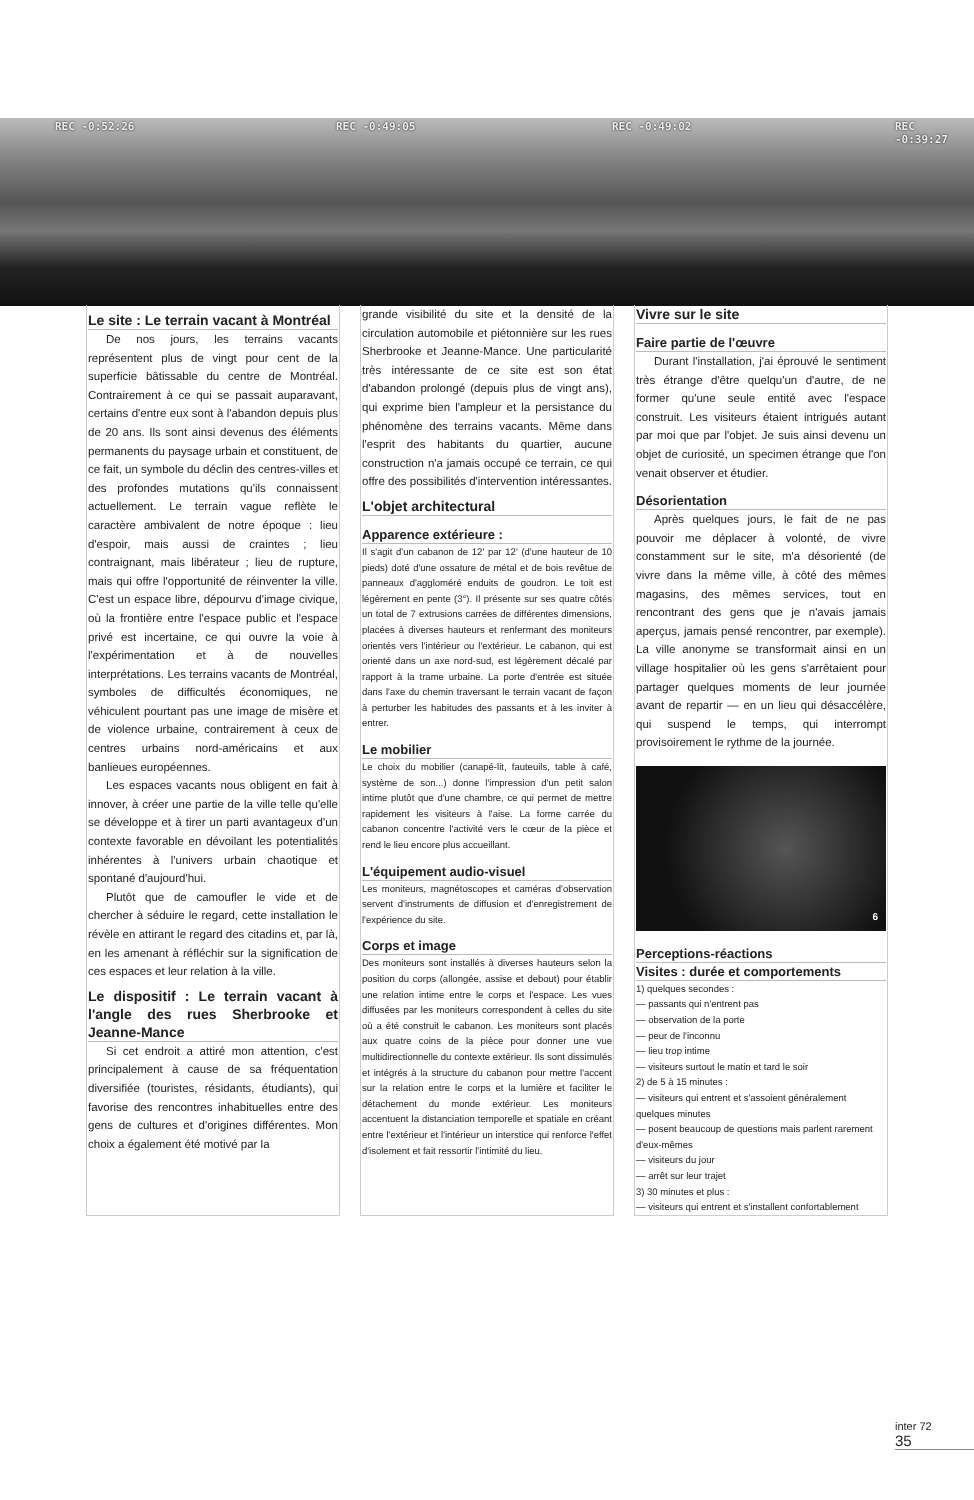REC -0:52:26 REC -0:49:05 REC -0:49:02 REC -0:39:27
Le site : Le terrain vacant à Montréal
De nos jours, les terrains vacants représentent plus de vingt pour cent de la superficie bâtissable du centre de Montréal. Contrairement à ce qui se passait auparavant, certains d'entre eux sont à l'abandon depuis plus de 20 ans. Ils sont ainsi devenus des éléments permanents du paysage urbain et constituent, de ce fait, un symbole du déclin des centres-villes et des profondes mutations qu'ils connaissent actuellement. Le terrain vague reflète le caractère ambivalent de notre époque : lieu d'espoir, mais aussi de craintes ; lieu contraignant, mais libérateur ; lieu de rupture, mais qui offre l'opportunité de réinventer la ville. C'est un espace libre, dépourvu d'image civique, où la frontière entre l'espace public et l'espace privé est incertaine, ce qui ouvre la voie à l'expérimentation et à de nouvelles interprétations. Les terrains vacants de Montréal, symboles de difficultés économiques, ne véhiculent pourtant pas une image de misère et de violence urbaine, contrairement à ceux de centres urbains nord-américains et aux banlieues européennes.
Les espaces vacants nous obligent en fait à innover, à créer une partie de la ville telle qu'elle se développe et à tirer un parti avantageux d'un contexte favorable en dévoilant les potentialités inhérentes à l'univers urbain chaotique et spontané d'aujourd'hui.
Plutôt que de camoufler le vide et de chercher à séduire le regard, cette installation le révèle en attirant le regard des citadins et, par là, en les amenant à réfléchir sur la signification de ces espaces et leur relation à la ville.
Le dispositif : Le terrain vacant à l'angle des rues Sherbrooke et Jeanne-Mance
Si cet endroit a attiré mon attention, c'est principalement à cause de sa fréquentation diversifiée (touristes, résidants, étudiants), qui favorise des rencontres inhabituelles entre des gens de cultures et d'origines différentes. Mon choix a également été motivé par la
grande visibilité du site et la densité de la circulation automobile et piétonnière sur les rues Sherbrooke et Jeanne-Mance. Une particularité très intéressante de ce site est son état d'abandon prolongé (depuis plus de vingt ans), qui exprime bien l'ampleur et la persistance du phénomène des terrains vacants. Même dans l'esprit des habitants du quartier, aucune construction n'a jamais occupé ce terrain, ce qui offre des possibilités d'intervention intéressantes.
L'objet architectural
Apparence extérieure :
Il s'agit d'un cabanon de 12' par 12' (d'une hauteur de 10 pieds) doté d'une ossature de métal et de bois revêtue de panneaux d'aggloméré enduits de goudron. Le toit est légèrement en pente (3°). Il présente sur ses quatre côtés un total de 7 extrusions carrées de différentes dimensions, placées à diverses hauteurs et renfermant des moniteurs orientés vers l'intérieur ou l'extérieur. Le cabanon, qui est orienté dans un axe nord-sud, est légèrement décalé par rapport à la trame urbaine. La porte d'entrée est située dans l'axe du chemin traversant le terrain vacant de façon à perturber les habitudes des passants et à les inviter à entrer.
Le mobilier
Le choix du mobilier (canapé-lit, fauteuils, table à café, système de son...) donne l'impression d'un petit salon intime plutôt que d'une chambre, ce qui permet de mettre rapidement les visiteurs à l'aise. La forme carrée du cabanon concentre l'activité vers le cœur de la pièce et rend le lieu encore plus accueillant.
L'équipement audio-visuel
Les moniteurs, magnétoscopes et caméras d'observation servent d'instruments de diffusion et d'enregistrement de l'expérience du site.
Corps et image
Des moniteurs sont installés à diverses hauteurs selon la position du corps (allongée, assise et debout) pour établir une relation intime entre le corps et l'espace. Les vues diffusées par les moniteurs correspondent à celles du site où a été construit le cabanon. Les moniteurs sont placés aux quatre coins de la pièce pour donner une vue multidirectionnelle du contexte extérieur. Ils sont dissimulés et intégrés à la structure du cabanon pour mettre l'accent sur la relation entre le corps et la lumière et faciliter le détachement du monde extérieur. Les moniteurs accentuent la distanciation temporelle et spatiale en créant entre l'extérieur et l'intérieur un interstice qui renforce l'effet d'isolement et fait ressortir l'intimité du lieu.
Vivre sur le site
Faire partie de l'œuvre
Durant l'installation, j'ai éprouvé le sentiment très étrange d'être quelqu'un d'autre, de ne former qu'une seule entité avec l'espace construit. Les visiteurs étaient intrigués autant par moi que par l'objet. Je suis ainsi devenu un objet de curiosité, un specimen étrange que l'on venait observer et étudier.
Désorientation
Après quelques jours, le fait de ne pas pouvoir me déplacer à volonté, de vivre constamment sur le site, m'a désorienté (de vivre dans la même ville, à côté des mêmes magasins, des mêmes services, tout en rencontrant des gens que je n'avais jamais aperçus, jamais pensé rencontrer, par exemple). La ville anonyme se transformait ainsi en un village hospitalier où les gens s'arrêtaient pour partager quelques moments de leur journée avant de repartir — en un lieu qui désaccélère, qui suspend le temps, qui interrompt provisoirement le rythme de la journée.
6
Perceptions-réactions
Visites : durée et comportements
1) quelques secondes :
— passants qui n'entrent pas
— observation de la porte
— peur de l'inconnu
— lieu trop intime
— visiteurs surtout le matin et tard le soir
2) de 5 à 15 minutes :
— visiteurs qui entrent et s'assoient généralement quelques minutes
— posent beaucoup de questions mais parlent rarement d'eux-mêmes
— visiteurs du jour
— arrêt sur leur trajet
3) 30 minutes et plus :
— visiteurs qui entrent et s'installent confortablement
inter 72
35